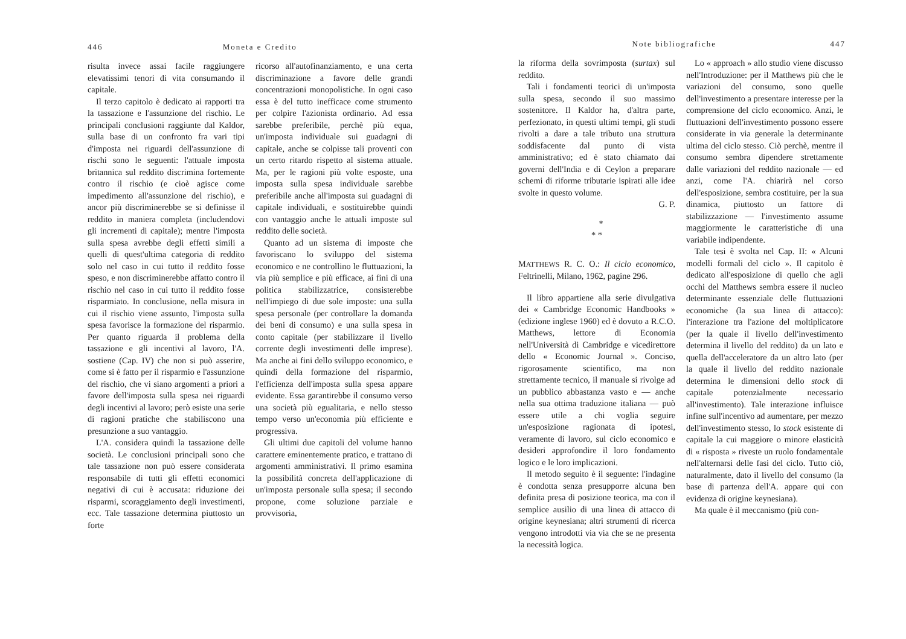446 Moneta e Credito
risulta invece assai facile raggiungere elevatissimi tenori di vita consumando il capitale.
Il terzo capitolo è dedicato ai rapporti tra la tassazione e l'assunzione del rischio. Le principali conclusioni raggiunte dal Kaldor, sulla base di un confronto fra vari tipi d'imposta nei riguardi dell'assunzione di rischi sono le seguenti: l'attuale imposta britannica sul reddito discrimina fortemente contro il rischio (e cioè agisce come impedimento all'assunzione del rischio), e ancor più discriminerebbe se si definisse il reddito in maniera completa (includendovi gli incrementi di capitale); mentre l'imposta sulla spesa avrebbe degli effetti simili a quelli di quest'ultima categoria di reddito solo nel caso in cui tutto il reddito fosse speso, e non discriminerebbe affatto contro il rischio nel caso in cui tutto il reddito fosse risparmiato. In conclusione, nella misura in cui il rischio viene assunto, l'imposta sulla spesa favorisce la formazione del risparmio. Per quanto riguarda il problema della tassazione e gli incentivi al lavoro, l'A. sostiene (Cap. IV) che non si può asserire, come si è fatto per il risparmio e l'assunzione del rischio, che vi siano argomenti a priori a favore dell'imposta sulla spesa nei riguardi degli incentivi al lavoro; però esiste una serie di ragioni pratiche che stabiliscono una presunzione a suo vantaggio.
L'A. considera quindi la tassazione delle società. Le conclusioni principali sono che tale tassazione non può essere considerata responsabile di tutti gli effetti economici negativi di cui è accusata: riduzione dei risparmi, scoraggiamento degli investimenti, ecc. Tale tassazione determina piuttosto un forte
ricorso all'autofinanziamento, e una certa discriminazione a favore delle grandi concentrazioni monopolistiche. In ogni caso essa è del tutto inefficace come strumento per colpire l'azionista ordinario. Ad essa sarebbe preferibile, perchè più equa, un'imposta individuale sui guadagni di capitale, anche se colpisse tali proventi con un certo ritardo rispetto al sistema attuale. Ma, per le ragioni più volte esposte, una imposta sulla spesa individuale sarebbe preferibile anche all'imposta sui guadagni di capitale individuali, e sostituirebbe quindi con vantaggio anche le attuali imposte sul reddito delle società.
Quanto ad un sistema di imposte che favoriscano lo sviluppo del sistema economico e ne controllino le fluttuazioni, la via più semplice e più efficace, ai fini di una politica stabilizzatrice, consisterebbe nell'impiego di due sole imposte: una sulla spesa personale (per controllare la domanda dei beni di consumo) e una sulla spesa in conto capitale (per stabilizzare il livello corrente degli investimenti delle imprese). Ma anche ai fini dello sviluppo economico, e quindi della formazione del risparmio, l'efficienza dell'imposta sulla spesa appare evidente. Essa garantirebbe il consumo verso una società più egualitaria, e nello stesso tempo verso un'economia più efficiente e progressiva.
Gli ultimi due capitoli del volume hanno carattere eminentemente pratico, e trattano di argomenti amministrativi. Il primo esamina la possibilità concreta dell'applicazione di un'imposta personale sulla spesa; il secondo propone, come soluzione parziale e provvisoria,
Note bibliografiche 447
la riforma della sovrimposta (surtax) sul reddito.
Tali i fondamenti teorici di un'imposta sulla spesa, secondo il suo massimo sostenitore. Il Kaldor ha, d'altra parte, perfezionato, in questi ultimi tempi, gli studi rivolti a dare a tale tributo una struttura soddisfacente dal punto di vista amministrativo; ed è stato chiamato dai governi dell'India e di Ceylon a preparare schemi di riforme tributarie ispirati alle idee svolte in questo volume.
G. P.
*
* *
MATTHEWS R. C. O.: Il ciclo economico, Feltrinelli, Milano, 1962, pagine 296.
Il libro appartiene alla serie divulgativa dei « Cambridge Economic Handbooks » (edizione inglese 1960) ed è dovuto a R.C.O. Matthews, lettore di Economia nell'Università di Cambridge e vicedirettore dello « Economic Journal ». Conciso, rigorosamente scientifico, ma non strettamente tecnico, il manuale si rivolge ad un pubblico abbastanza vasto e — anche nella sua ottima traduzione italiana — può essere utile a chi voglia seguire un'esposizione ragionata di ipotesi, veramente di lavoro, sul ciclo economico e desideri approfondire il loro fondamento logico e le loro implicazioni.
Il metodo seguito è il seguente: l'indagine è condotta senza presupporre alcuna ben definita presa di posizione teorica, ma con il semplice ausilio di una linea di attacco di origine keynesiana; altri strumenti di ricerca vengono introdotti via via che se ne presenta la necessità logica.
Lo « approach » allo studio viene discusso nell'Introduzione: per il Matthews più che le variazioni del consumo, sono quelle dell'investimento a presentare interesse per la comprensione del ciclo economico. Anzi, le fluttuazioni dell'investimento possono essere considerate in via generale la determinante ultima del ciclo stesso. Ciò perchè, mentre il consumo sembra dipendere strettamente dalle variazioni del reddito nazionale — ed anzi, come l'A. chiarirà nel corso dell'esposizione, sembra costituire, per la sua dinamica, piuttosto un fattore di stabilizzazione — l'investimento assume maggiormente le caratteristiche di una variabile indipendente.
Tale tesi è svolta nel Cap. II: « Alcuni modelli formali del ciclo ». Il capitolo è dedicato all'esposizione di quello che agli occhi del Matthews sembra essere il nucleo determinante essenziale delle fluttuazioni economiche (la sua linea di attacco): l'interazione tra l'azione del moltiplicatore (per la quale il livello dell'investimento determina il livello del reddito) da un lato e quella dell'acceleratore da un altro lato (per la quale il livello del reddito nazionale determina le dimensioni dello stock di capitale potenzialmente necessario all'investimento). Tale interazione influisce infine sull'incentivo ad aumentare, per mezzo dell'investimento stesso, lo stock esistente di capitale la cui maggiore o minore elasticità di « risposta » riveste un ruolo fondamentale nell'alternarsi delle fasi del ciclo. Tutto ciò, naturalmente, dato il livello del consumo (la base di partenza dell'A. appare qui con evidenza di origine keynesiana).
Ma quale è il meccanismo (più con-